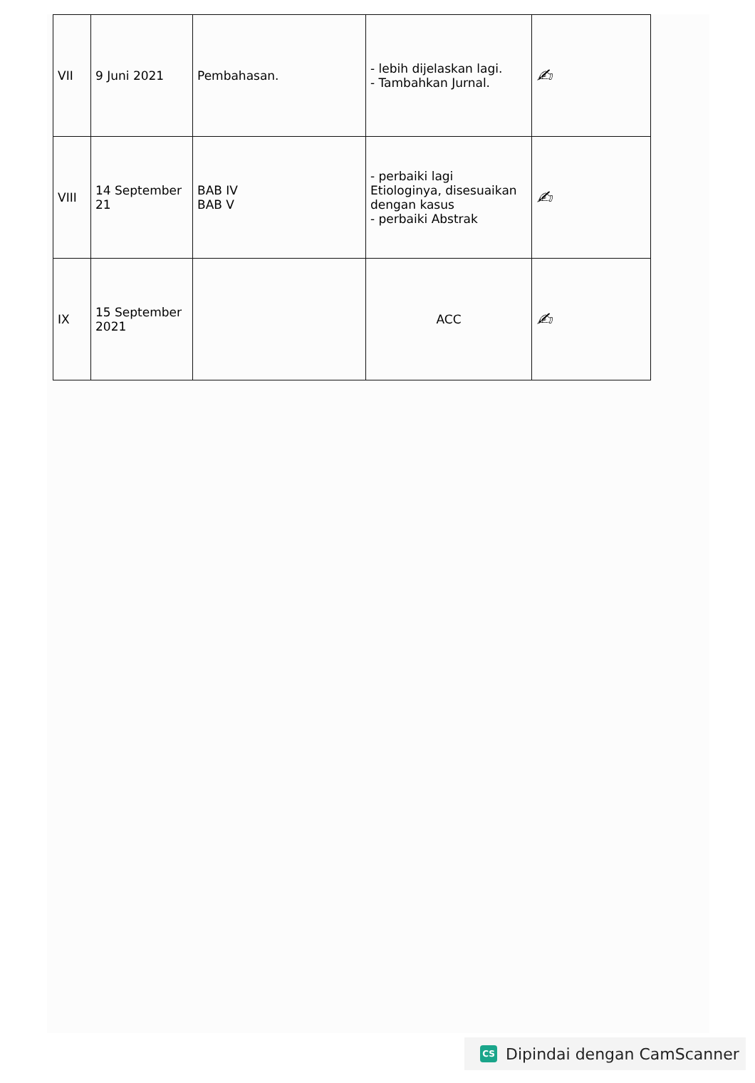| VII | 9 Juni 2021 | Pembahasan. | - lebih dijelaskan lagi. - Tambahkan Jurnal. | ✍ |
| VIII | 14 September 21 | BAB IV BAB V | - perbaiki lagi Etiologinya, disesuaikan dengan kasus - perbaiki Abstrak | ✍ |
| IX | 15 September 2021 | | ACC | ✍ |
CS
Dipindai dengan CamScanner